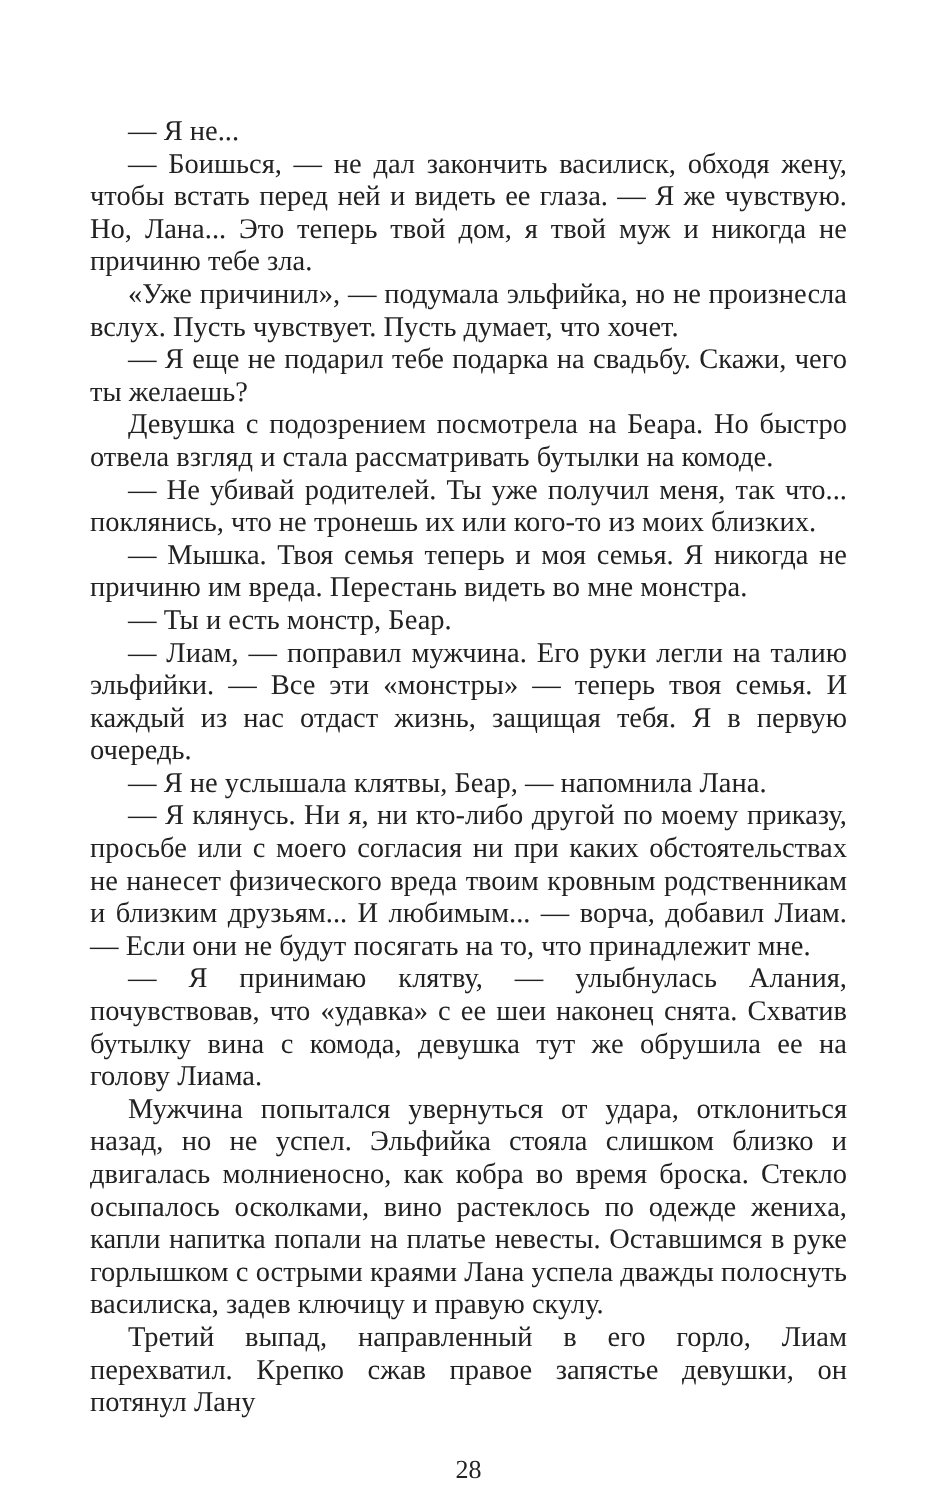— Я не...
— Боишься, — не дал закончить василиск, обходя жену, чтобы встать перед ней и видеть ее глаза. — Я же чувствую. Но, Лана... Это теперь твой дом, я твой муж и никогда не причиню тебе зла.
«Уже причинил», — подумала эльфийка, но не произнесла вслух. Пусть чувствует. Пусть думает, что хочет.
— Я еще не подарил тебе подарка на свадьбу. Скажи, чего ты желаешь?
Девушка с подозрением посмотрела на Беара. Но быстро отвела взгляд и стала рассматривать бутылки на комоде.
— Не убивай родителей. Ты уже получил меня, так что... поклянись, что не тронешь их или кого-то из моих близких.
— Мышка. Твоя семья теперь и моя семья. Я никогда не причиню им вреда. Перестань видеть во мне монстра.
— Ты и есть монстр, Беар.
— Лиам, — поправил мужчина. Его руки легли на талию эльфийки. — Все эти «монстры» — теперь твоя семья. И каждый из нас отдаст жизнь, защищая тебя. Я в первую очередь.
— Я не услышала клятвы, Беар, — напомнила Лана.
— Я клянусь. Ни я, ни кто-либо другой по моему приказу, просьбе или с моего согласия ни при каких обстоятельствах не нанесет физического вреда твоим кровным родственникам и близким друзьям... И любимым... — ворча, добавил Лиам. — Если они не будут посягать на то, что принадлежит мне.
— Я принимаю клятву, — улыбнулась Алания, почувствовав, что «удавка» с ее шеи наконец снята. Схватив бутылку вина с комода, девушка тут же обрушила ее на голову Лиама.
Мужчина попытался увернуться от удара, отклониться назад, но не успел. Эльфийка стояла слишком близко и двигалась молниеносно, как кобра во время броска. Стекло осыпалось осколками, вино растеклось по одежде жениха, капли напитка попали на платье невесты. Оставшимся в руке горлышком с острыми краями Лана успела дважды полоснуть василиска, задев ключицу и правую скулу.
Третий выпад, направленный в его горло, Лиам перехватил. Крепко сжав правое запястье девушки, он потянул Лану
28